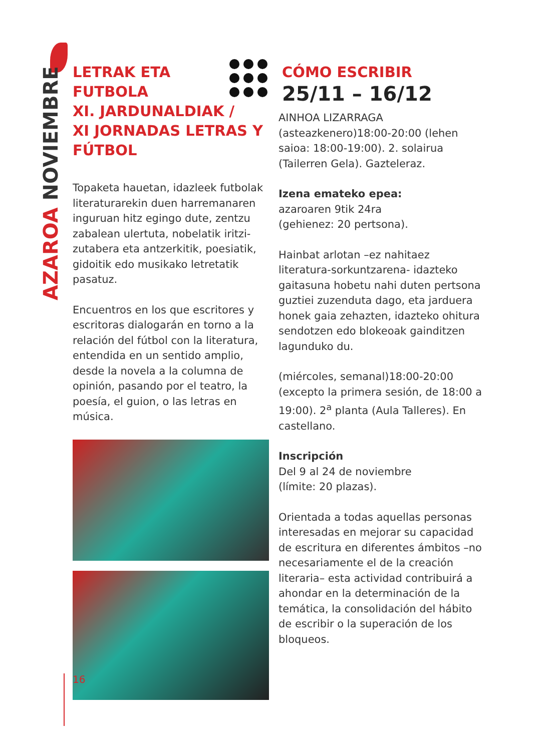AZAROA NOVIEMBRE
LETRAK ETA
FUTBOLA
XI. JARDUNALDIAK /
XI JORNADAS LETRAS Y
FÚTBOL
Topaketa hauetan, idazleek futbolak literaturarekin duen harremanaren inguruan hitz egingo dute, zentzu zabalean ulertuta, nobelatik iritzi-zutabera eta antzerkitik, poesiatik, gidoitik edo musikako letretatik pasatuz.
Encuentros en los que escritores y escritoras dialogarán en torno a la relación del fútbol con la literatura, entendida en un sentido amplio, desde la novela a la columna de opinión, pasando por el teatro, la poesía, el guion, o las letras en música.
CÓMO ESCRIBIR
25/11 – 16/12
AINHOA LIZARRAGA
(asteazkenero)18:00-20:00 (lehen saioa: 18:00-19:00). 2. solairua (Tailerren Gela). Gazteleraz.
Izena emateko epea:
azaroaren 9tik 24ra
(gehienez: 20 pertsona).
Hainbat arlotan –ez nahitaez literatura-sorkuntzarena- idazteko gaitasuna hobetu nahi duten pertsona guztiei zuzenduta dago, eta jarduera honek gaia zehazten, idazteko ohitura sendotzen edo blokeoak gainditzen lagunduko du.
(miércoles, semanal)18:00-20:00 (excepto la primera sesión, de 18:00 a 19:00). 2<sup>a</sup> planta (Aula Talleres). En castellano.
Inscripción
Del 9 al 24 de noviembre
(límite: 20 plazas).
Orientada a todas aquellas personas interesadas en mejorar su capacidad de escritura en diferentes ámbitos –no necesariamente el de la creación literaria– esta actividad contribuirá a ahondar en la determinación de la temática, la consolidación del hábito de escribir o la superación de los bloqueos.
16